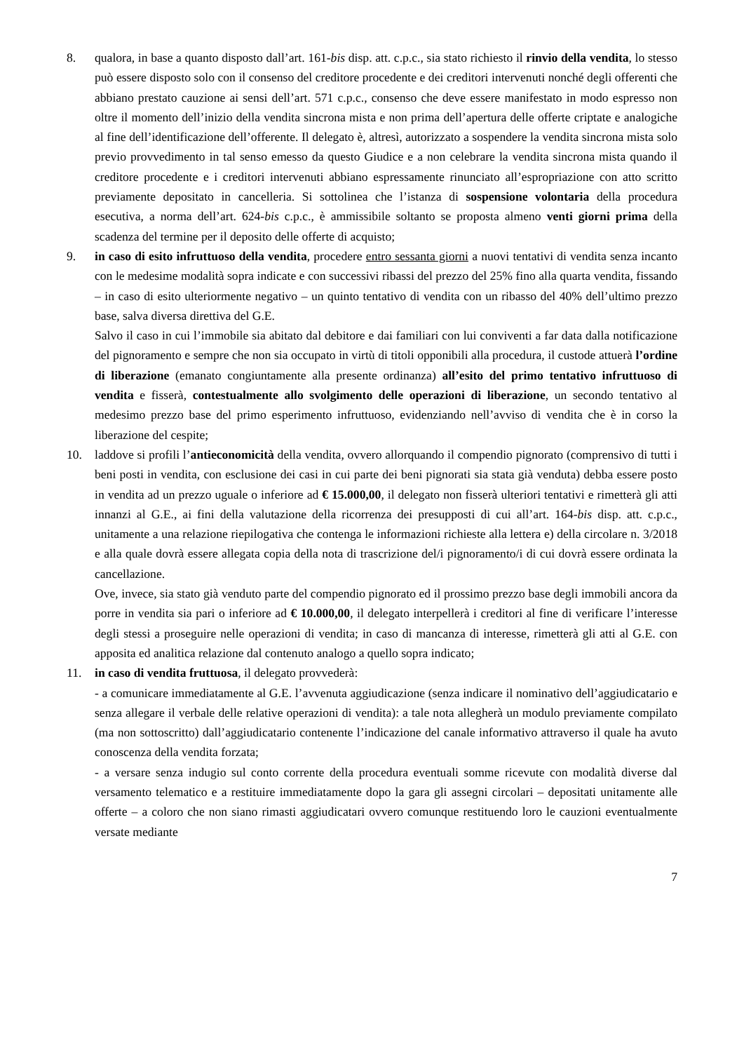8. qualora, in base a quanto disposto dall’art. 161-bis disp. att. c.p.c., sia stato richiesto il rinvio della vendita, lo stesso può essere disposto solo con il consenso del creditore procedente e dei creditori intervenuti nonché degli offerenti che abbiano prestato cauzione ai sensi dell’art. 571 c.p.c., consenso che deve essere manifestato in modo espresso non oltre il momento dell’inizio della vendita sincrona mista e non prima dell’apertura delle offerte criptate e analogiche al fine dell’identificazione dell’offerente. Il delegato è, altresì, autorizzato a sospendere la vendita sincrona mista solo previo provvedimento in tal senso emesso da questo Giudice e a non celebrare la vendita sincrona mista quando il creditore procedente e i creditori intervenuti abbiano espressamente rinunciato all’espropriazione con atto scritto previamente depositato in cancelleria. Si sottolinea che l’istanza di sospensione volontaria della procedura esecutiva, a norma dell’art. 624-bis c.p.c., è ammissibile soltanto se proposta almeno venti giorni prima della scadenza del termine per il deposito delle offerte di acquisto;
9. in caso di esito infruttuoso della vendita, procedere entro sessanta giorni a nuovi tentativi di vendita senza incanto con le medesime modalità sopra indicate e con successivi ribassi del prezzo del 25% fino alla quarta vendita, fissando – in caso di esito ulteriormente negativo – un quinto tentativo di vendita con un ribasso del 40% dell’ultimo prezzo base, salva diversa direttiva del G.E.
Salvo il caso in cui l’immobile sia abitato dal debitore e dai familiari con lui conviventi a far data dalla notificazione del pignoramento e sempre che non sia occupato in virtù di titoli opponibili alla procedura, il custode attuerà l’ordine di liberazione (emanato congiuntamente alla presente ordinanza) all’esito del primo tentativo infruttuoso di vendita e fisserà, contestualmente allo svolgimento delle operazioni di liberazione, un secondo tentativo al medesimo prezzo base del primo esperimento infruttuoso, evidenziando nell’avviso di vendita che è in corso la liberazione del cespite;
10. laddove si profili l’antieconomicità della vendita, ovvero allorquando il compendio pignorato (comprensivo di tutti i beni posti in vendita, con esclusione dei casi in cui parte dei beni pignorati sia stata già venduta) debba essere posto in vendita ad un prezzo uguale o inferiore ad € 15.000,00, il delegato non fisserà ulteriori tentativi e rimetterà gli atti innanzi al G.E., ai fini della valutazione della ricorrenza dei presupposti di cui all’art. 164-bis disp. att. c.p.c., unitamente a una relazione riepilogativa che contenga le informazioni richieste alla lettera e) della circolare n. 3/2018 e alla quale dovrà essere allegata copia della nota di trascrizione del/i pignoramento/i di cui dovrà essere ordinata la cancellazione.
Ove, invece, sia stato già venduto parte del compendio pignorato ed il prossimo prezzo base degli immobili ancora da porre in vendita sia pari o inferiore ad € 10.000,00, il delegato interpellerà i creditori al fine di verificare l’interesse degli stessi a proseguire nelle operazioni di vendita; in caso di mancanza di interesse, rimetterà gli atti al G.E. con apposita ed analitica relazione dal contenuto analogo a quello sopra indicato;
11. in caso di vendita fruttuosa, il delegato provvederà:
- a comunicare immediatamente al G.E. l’avvenuta aggiudicazione (senza indicare il nominativo dell’aggiudicatario e senza allegare il verbale delle relative operazioni di vendita): a tale nota allegherà un modulo previamente compilato (ma non sottoscritto) dall’aggiudicatario contenente l’indicazione del canale informativo attraverso il quale ha avuto conoscenza della vendita forzata;
- a versare senza indugio sul conto corrente della procedura eventuali somme ricevute con modalità diverse dal versamento telematico e a restituire immediatamente dopo la gara gli assegni circolari – depositati unitamente alle offerte – a coloro che non siano rimasti aggiudicatari ovvero comunque restituendo loro le cauzioni eventualmente versate mediante
7